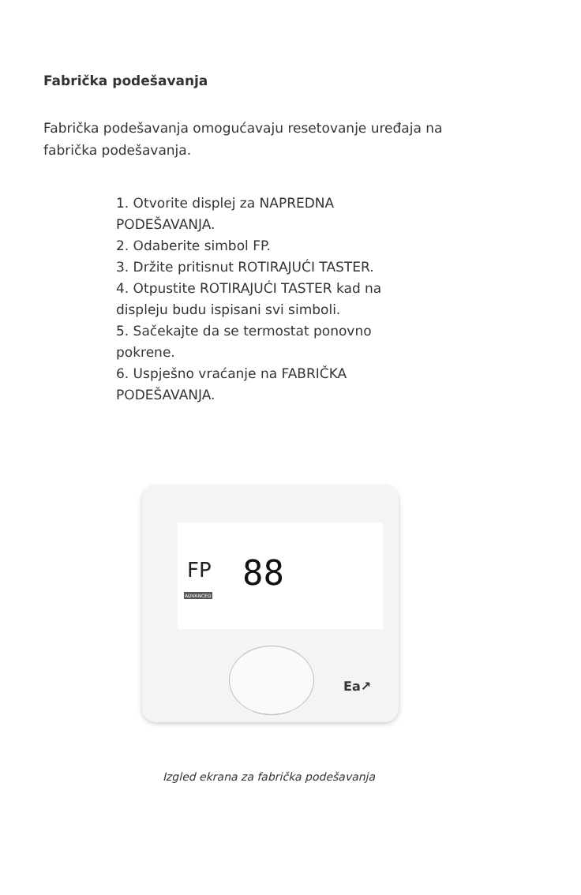Fabrička podešavanja
Fabrička podešavanja omogućavaju resetovanje uređaja na fabrička podešavanja.
1. Otvorite displej za NAPREDNA PODEŠAVANJA.
2. Odaberite simbol FP.
3. Držite pritisnut ROTIRAJUĆI TASTER.
4. Otpustite ROTIRAJUĆI TASTER kad na displeju budu ispisani svi simboli.
5. Sačekajte da se termostat ponovno pokrene.
6. Uspješno vraćanje na FABRIČKA PODEŠAVANJA.
FP
ADVANCED
88
Ea↗
Izgled ekrana za fabrička podešavanja